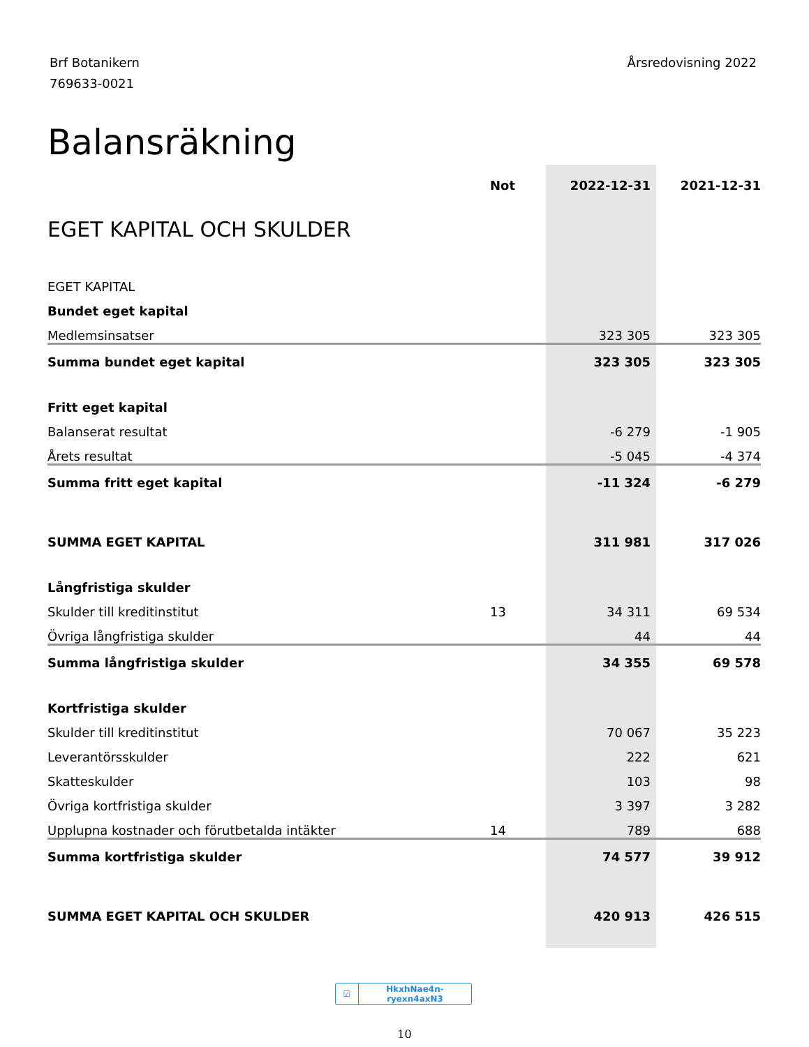Brf Botanikern
769633-0021
Årsredovisning 2022
Balansräkning
| | Not | 2022-12-31 | 2021-12-31 |
| --- | --- | --- | --- |
| EGET KAPITAL OCH SKULDER | | | |
| EGET KAPITAL | | | |
| Bundet eget kapital | | | |
| Medlemsinsatser | | 323 305 | 323 305 |
| Summa bundet eget kapital | | 323 305 | 323 305 |
| Fritt eget kapital | | | |
| Balanserat resultat | | -6 279 | -1 905 |
| Årets resultat | | -5 045 | -4 374 |
| Summa fritt eget kapital | | -11 324 | -6 279 |
| SUMMA EGET KAPITAL | | 311 981 | 317 026 |
| Långfristiga skulder | | | |
| Skulder till kreditinstitut | 13 | 34 311 | 69 534 |
| Övriga långfristiga skulder | | 44 | 44 |
| Summa långfristiga skulder | | 34 355 | 69 578 |
| Kortfristiga skulder | | | |
| Skulder till kreditinstitut | | 70 067 | 35 223 |
| Leverantörsskulder | | 222 | 621 |
| Skatteskulder | | 103 | 98 |
| Övriga kortfristiga skulder | | 3 397 | 3 282 |
| Upplupna kostnader och förutbetalda intäkter | 14 | 789 | 688 |
| Summa kortfristiga skulder | | 74 577 | 39 912 |
| SUMMA EGET KAPITAL OCH SKULDER | | 420 913 | 426 515 |
☑ HkxhNae4n-ryexn4axN3
10